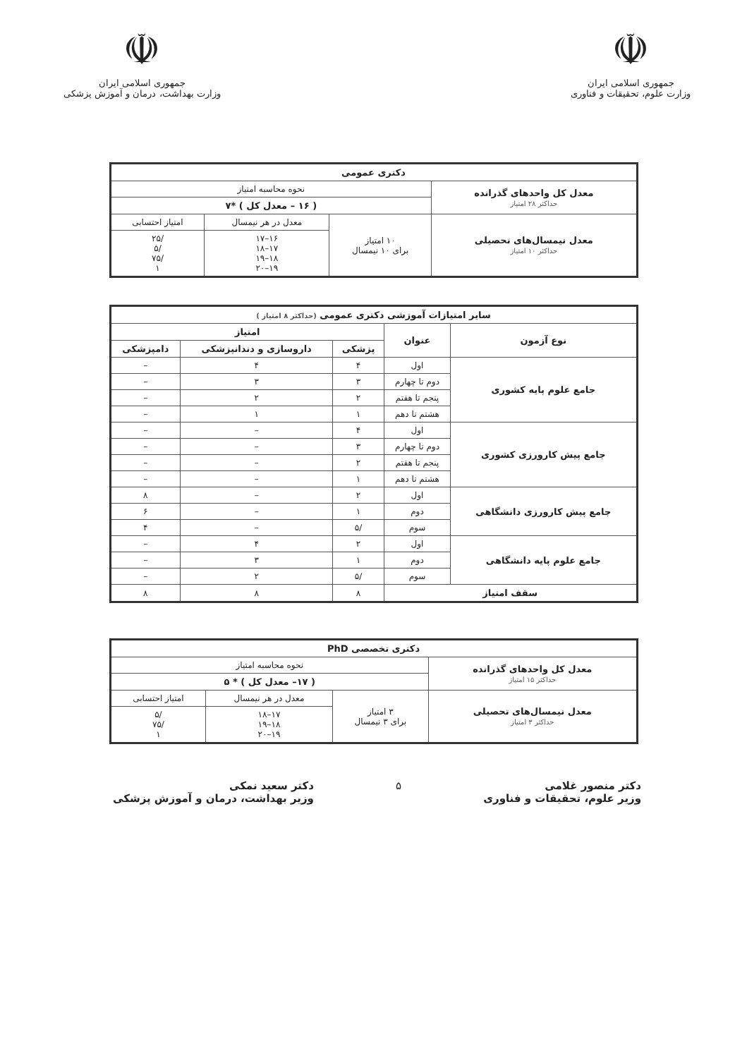☫
جمهوری اسلامی ایران
وزارت علوم، تحقیقات و فناوری
☫
جمهوری اسلامی ایران
وزارت بهداشت، درمان و آموزش پزشکی
| دکتری عمومی | | | |
| --- | --- | --- | --- |
| معدل کل واحدهای گذرانده حداکثر ۲۸ امتیاز | نحوه محاسبه امتیاز | | |
| | ( ۱۶ – معدل کل ) *۷ | | |
| معدل نیمسال‌های تحصیلی حداکثر ۱۰ امتیاز | ۱۰ امتیاز برای ۱۰ نیمسال | معدل در هر نیمسال | امتیاز احتسابی |
| | | ۱۶–۱۷ ۱۷–۱۸ ۱۸–۱۹ ۱۹–۲۰ | /۲۵ /۵ /۷۵ ۱ |
| سایر امتیازات آموزشی دکتری عمومی (حداکثر ۸ امتیاز ) | | | | |
| --- | --- | --- | --- | --- |
| نوع آزمون | عنوان | امتیاز | | |
| | | پزشکی | داروسازی و دندانپزشکی | دامپزشکی |
| جامع علوم پایه کشوری | اول | ۴ | ۴ | – |
| | دوم تا چهارم | ۳ | ۳ | – |
| | پنجم تا هفتم | ۲ | ۲ | – |
| | هشتم تا دهم | ۱ | ۱ | – |
| جامع پیش کارورزی کشوری | اول | ۴ | – | – |
| | دوم تا چهارم | ۳ | – | – |
| | پنجم تا هفتم | ۲ | – | – |
| | هشتم تا دهم | ۱ | – | – |
| جامع پیش کارورزی دانشگاهی | اول | ۲ | – | ۸ |
| | دوم | ۱ | – | ۶ |
| | سوم | /۵ | – | ۴ |
| جامع علوم پایه دانشگاهی | اول | ۲ | ۴ | – |
| | دوم | ۱ | ۳ | – |
| | سوم | /۵ | ۲ | – |
| سقف امتیاز | | ۸ | ۸ | ۸ |
| دکتری تخصصی PhD | | | |
| --- | --- | --- | --- |
| معدل کل واحدهای گذرانده حداکثر ۱۵ امتیاز | نحوه محاسبه امتیاز | | |
| | ( ۱۷– معدل کل ) * ۵ | | |
| معدل نیمسال‌های تحصیلی حداکثر ۳ امتیاز | ۳ امتیاز برای ۳ نیمسال | معدل در هر نیمسال | امتیاز احتسابی |
| | | ۱۷–۱۸ ۱۸–۱۹ ۱۹–۲۰ | /۵ /۷۵ ۱ |
دکتر منصور غلامی
وزیر علوم، تحقیقات و فناوری
۵ دکتر سعید نمکی
وزیر بهداشت، درمان و آموزش پزشکی